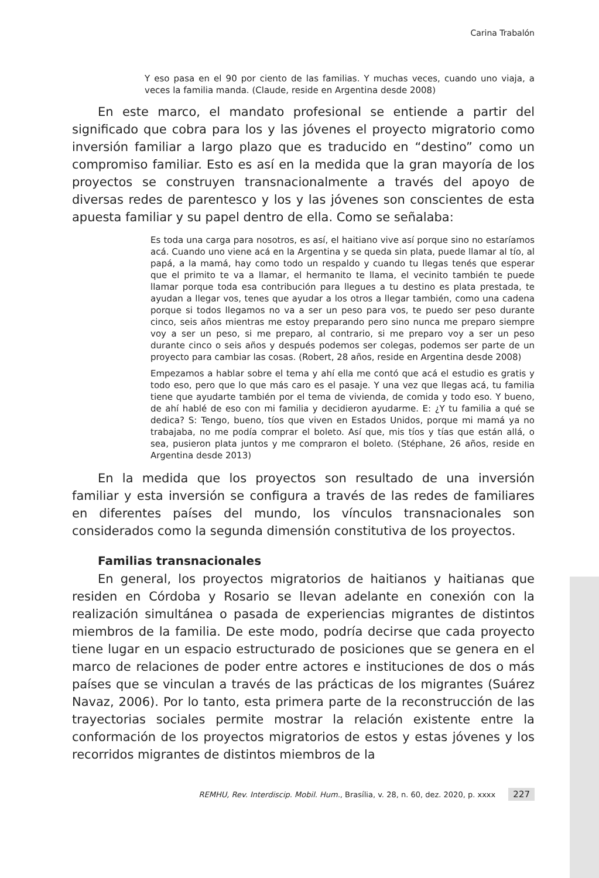Carina Trabalón
Y eso pasa en el 90 por ciento de las familias. Y muchas veces, cuando uno viaja, a veces la familia manda. (Claude, reside en Argentina desde 2008)
En este marco, el mandato profesional se entiende a partir del significado que cobra para los y las jóvenes el proyecto migratorio como inversión familiar a largo plazo que es traducido en “destino” como un compromiso familiar. Esto es así en la medida que la gran mayoría de los proyectos se construyen transnacionalmente a través del apoyo de diversas redes de parentesco y los y las jóvenes son conscientes de esta apuesta familiar y su papel dentro de ella. Como se señalaba:
Es toda una carga para nosotros, es así, el haitiano vive así porque sino no estaríamos acá. Cuando uno viene acá en la Argentina y se queda sin plata, puede llamar al tío, al papá, a la mamá, hay como todo un respaldo y cuando tu llegas tenés que esperar que el primito te va a llamar, el hermanito te llama, el vecinito también te puede llamar porque toda esa contribución para llegues a tu destino es plata prestada, te ayudan a llegar vos, tenes que ayudar a los otros a llegar también, como una cadena porque si todos llegamos no va a ser un peso para vos, te puedo ser peso durante cinco, seis años mientras me estoy preparando pero sino nunca me preparo siempre voy a ser un peso, si me preparo, al contrario, si me preparo voy a ser un peso durante cinco o seis años y después podemos ser colegas, podemos ser parte de un proyecto para cambiar las cosas. (Robert, 28 años, reside en Argentina desde 2008)
Empezamos a hablar sobre el tema y ahí ella me contó que acá el estudio es gratis y todo eso, pero que lo que más caro es el pasaje. Y una vez que llegas acá, tu familia tiene que ayudarte también por el tema de vivienda, de comida y todo eso. Y bueno, de ahí hablé de eso con mi familia y decidieron ayudarme. E: ¿Y tu familia a qué se dedica? S: Tengo, bueno, tíos que viven en Estados Unidos, porque mi mamá ya no trabajaba, no me podía comprar el boleto. Así que, mis tíos y tías que están allá, o sea, pusieron plata juntos y me compraron el boleto. (Stéphane, 26 años, reside en Argentina desde 2013)
En la medida que los proyectos son resultado de una inversión familiar y esta inversión se configura a través de las redes de familiares en diferentes países del mundo, los vínculos transnacionales son considerados como la segunda dimensión constitutiva de los proyectos.
Familias transnacionales
En general, los proyectos migratorios de haitianos y haitianas que residen en Córdoba y Rosario se llevan adelante en conexión con la realización simultánea o pasada de experiencias migrantes de distintos miembros de la familia. De este modo, podría decirse que cada proyecto tiene lugar en un espacio estructurado de posiciones que se genera en el marco de relaciones de poder entre actores e instituciones de dos o más países que se vinculan a través de las prácticas de los migrantes (Suárez Navaz, 2006). Por lo tanto, esta primera parte de la reconstrucción de las trayectorias sociales permite mostrar la relación existente entre la conformación de los proyectos migratorios de estos y estas jóvenes y los recorridos migrantes de distintos miembros de la
REMHU, Rev. Interdiscip. Mobil. Hum., Brasília, v. 28, n. 60, dez. 2020, p. xxxx 227